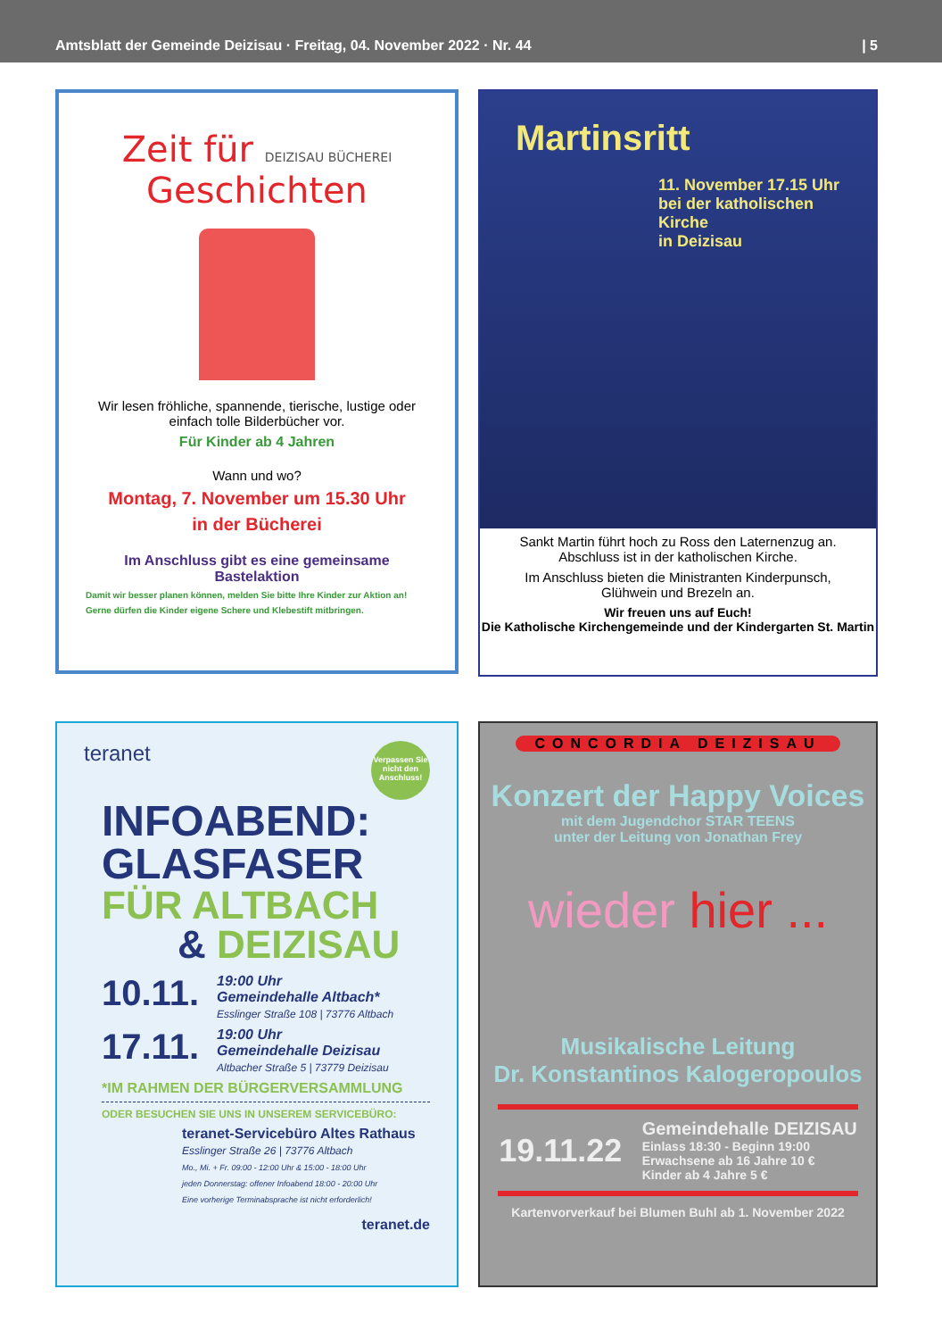Amtsblatt der Gemeinde Deizisau · Freitag, 04. November 2022 · Nr. 44 | 5
Zeit für DEIZISAU BÜCHEREI
Geschichten
Wir lesen fröhliche, spannende, tierische, lustige oder einfach tolle Bilderbücher vor.
Für Kinder ab 4 Jahren
Wann und wo?
Montag, 7. November um 15.30 Uhr
in der Bücherei
Im Anschluss gibt es eine gemeinsame Bastelaktion
Damit wir besser planen können, melden Sie bitte Ihre Kinder zur Aktion an!
Gerne dürfen die Kinder eigene Schere und Klebestift mitbringen.
Martinsritt
11. November 17.15 Uhr
bei der katholischen Kirche
in Deizisau
Sankt Martin führt hoch zu Ross den Laternenzug an.
Abschluss ist in der katholischen Kirche.
Im Anschluss bieten die Ministranten Kinderpunsch,
Glühwein und Brezeln an.
Wir freuen uns auf Euch!
Die Katholische Kirchengemeinde und der Kindergarten St. Martin
teranet Verpassen Sie nicht den Anschluss!
INFOABEND:
GLASFASER
FÜR ALTBACH
& DEIZISAU
10.11.
19:00 Uhr
Gemeindehalle Altbach*
Esslinger Straße 108 | 73776 Altbach
17.11.
19:00 Uhr
Gemeindehalle Deizisau
Altbacher Straße 5 | 73779 Deizisau
*IM RAHMEN DER BÜRGERVERSAMMLUNG
ODER BESUCHEN SIE UNS IN UNSEREM SERVICEBÜRO:
teranet-Servicebüro Altes Rathaus
Esslinger Straße 26 | 73776 Altbach
Mo., Mi. + Fr. 09:00 - 12:00 Uhr & 15:00 - 18:00 Uhr
jeden Donnerstag: offener Infoabend 18:00 - 20:00 Uhr
Eine vorherige Terminabsprache ist nicht erforderlich!
teranet.de
CONCORDIA DEIZISAU
Konzert der Happy Voices
mit dem Jugendchor STAR TEENS
unter der Leitung von Jonathan Frey
wieder hier ...
Musikalische Leitung
Dr. Konstantinos Kalogeropoulos
19.11.22 Gemeindehalle DEIZISAU
Einlass 18:30 - Beginn 19:00
Erwachsene ab 16 Jahre 10 €
Kinder ab 4 Jahre 5 €
Kartenvorverkauf bei Blumen Buhl ab 1. November 2022